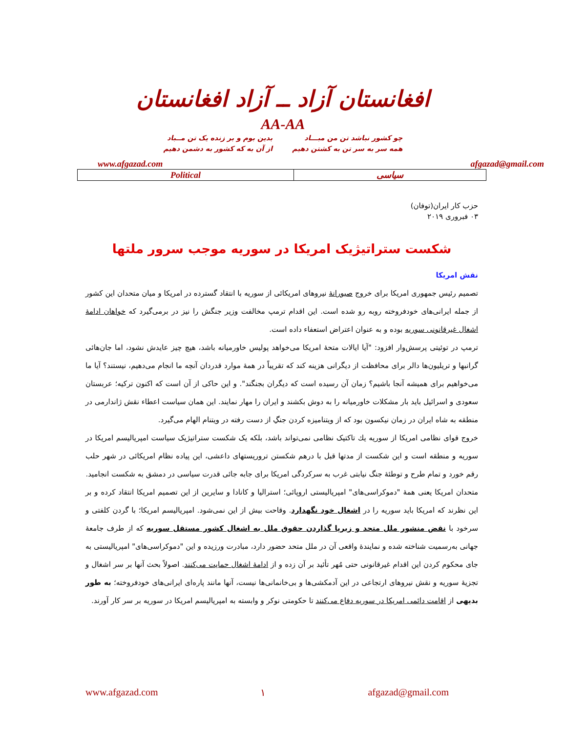افغانستان آزاد ــ آزاد افغانستان
AA-AA
چو کشور نباشد تن من مبـــاد
همه سر به سر تن به کشتن دهیم
بدین بوم و بر زنده یک تن مــباد
از آن به که کشور به دشمن دهیم
www.afgazad.com afgazad@gmail.com
| Political | سیاسی |
حزب کار ایران(توفان)
۰۳ فبروری ۲۰۱۹
شکست ستراتیژیک امریکا در سوریه موجب سرور ملتها
نقش امریکا
تصمیم رئیس جمهوری امریکا برای خروج صبورانهٔ نیروهای امریکائی از سوریه با انتقاد گسترده در امریکا و میان متحدان این کشور از جمله ایرانی‌های خودفروخته روبه رو شده است. این اقدام ترمپ مخالفت وزیر جنگش را نیز در برمی‌گیرد که خواهان ادامهٔ اشغال غیرقانونی سوریه بوده و به عنوان اعتراض استعفاء داده است.
ترمپ در توئیتی پرسش‌وار افزود: "آیا ایالات متحهٔ امریکا می‌خواهد پولیس خاورمیانه باشد، هیچ چیز عایدش نشود، اما جان‌هائی گرانبها و تریلیون‌ها دالر برای محافظت از دیگرانی هزینه کند که تقریباً در همهٔ موارد قدردان آنچه ما انجام می‌دهیم، نیستند؟ آیا ما می‌خواهیم برای همیشه آنجا باشیم؟ زمان آن رسیده است که دیگران بجنگند". و این حاکی از آن است که اکنون ترکیه؛ عربستان سعودی و اسرائیل باید بار مشکلات خاورمیانه را به دوش بکشند و ایران را مهار نمایند. این همان سیاست اعطاء نقش ژاندارمی در منطقه به شاه ایران در زمان نیکسون بود که از ویتنامیزه کردن جنگِ از دست رفته در ویتنام الهام می‌گیرد.
خروج قوای نظامی امریکا از سوریه یك تاکتیک نظامی نمی‌تواند باشد، بلکه یک شکست ستراتیژیک سیاست امپریالیسم امریکا در سوریه و منطقه است و این شکست از مدتها قبل با درهم شکستن تروریستهای داعشی، این پیاده نظام امریکائی در شهر حلب رقم خورد و تمام طرح و توطئهٔ جنگ نیابتی غرب به سرکردگی امریکا برای جابه جائی قدرت سیاسی در دمشق به شکست انجامید.
متحدان امریکا یعنی همهٔ "دموکراسی‌های" امپریالیستی اروپائی؛ استرالیا و کانادا و سایرین از این تصمیم امریکا انتقاد کرده و بر این نظرند که امریکا باید سوریه را در اشغال خود نگهدارد. وقاحت بیش از این نمی‌شود. امپریالیسم امریکا؛ با گردن کلفتی و سرخود با نقض منشور ملل متحد و زیرپا گذاردن حقوق ملل به اشغال کشور مستقل سوریه که از طرف جامعهٔ جهانی به‌رسمیت شناخته شده و نمایندهٔ واقعی آن در ملل متحد حضور دارد، مبادرت ورزیده و این "دموکراسی‌های" امپریالیستی به جای محکوم کردن این اقدام غیرقانونی حتی مُهر تأئید بر آن زده و از ادامهٔ اشغال حمایت می‌کنند. اصولاً بحث آنها بر سر اشغال و تجزیهٔ سوریه و نقش نیروهای ارتجاعی در این آدمکشی‌ها و بی‌خانمانی‌ها نیست، آنها مانند پاره‌ای ایرانی‌های خودفروخته؛ به طور بدیهی از اقامت دائمی امریکا در سوریه دفاع می‌کنند تا حکومتی نوکر و وابسته به امپریالیسم امریکا در سوریه بر سر کار آورند.
www.afgazad.com ۱ afgazad@gmail.com